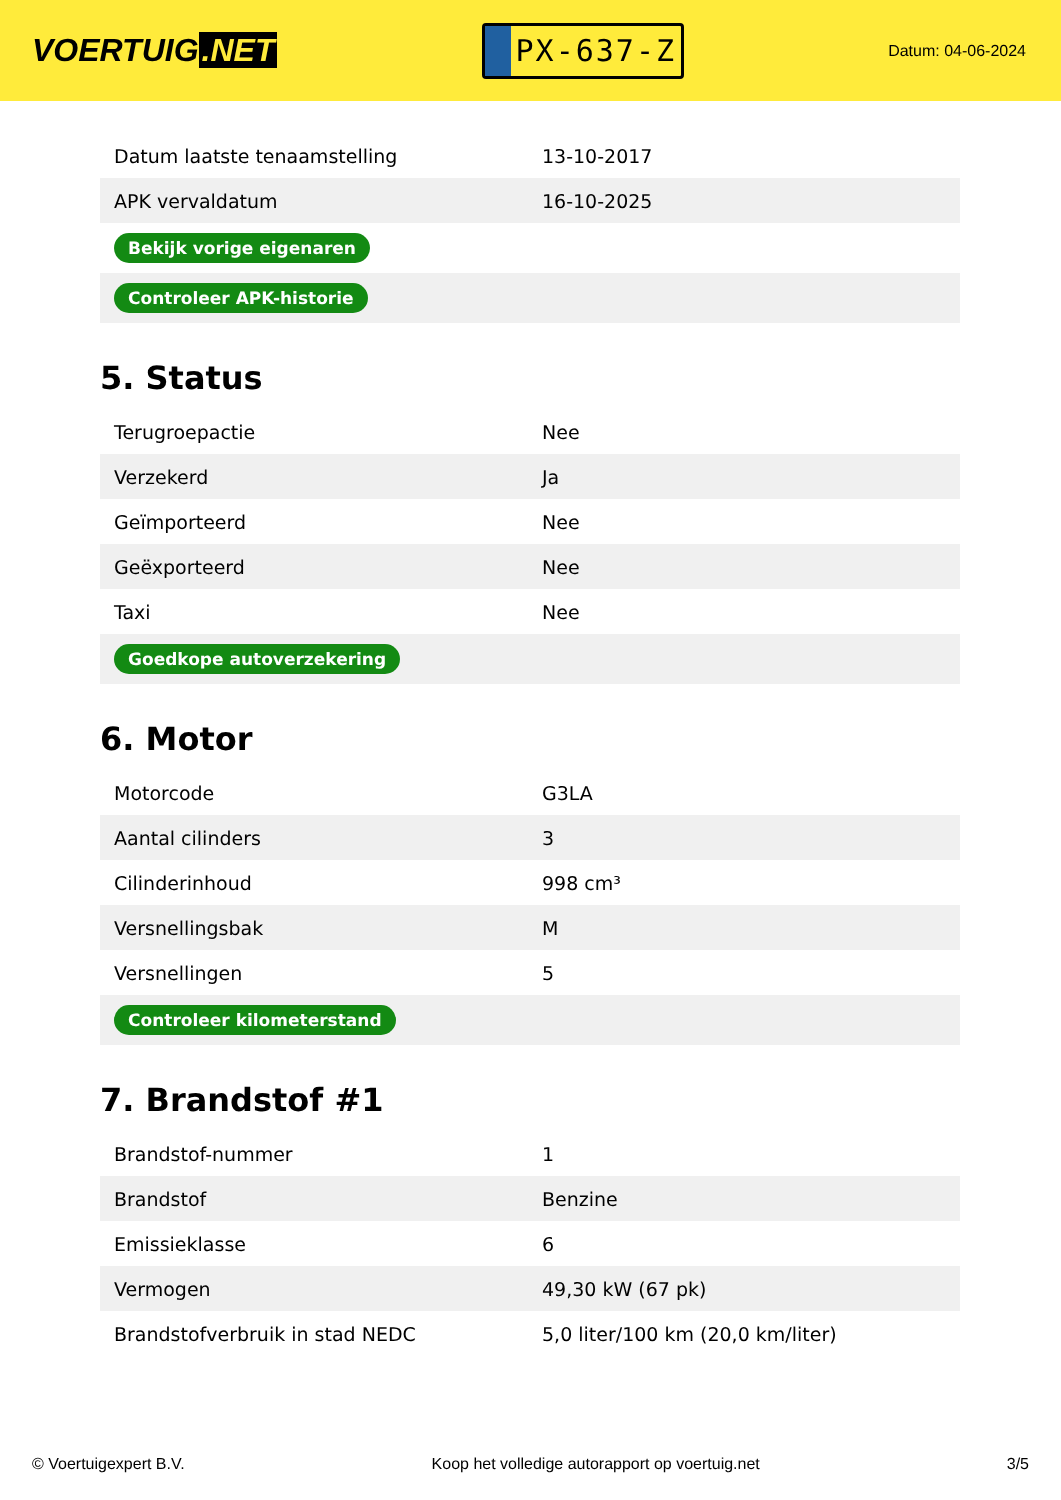VOERTUIG.NET
PX-637-Z
Datum: 04-06-2024
| Datum laatste tenaamstelling | 13-10-2017 |
| APK vervaldatum | 16-10-2025 |
| Bekijk vorige eigenaren | |
| Controleer APK-historie | |
5. Status
| Terugroepactie | Nee |
| Verzekerd | Ja |
| Geïmporteerd | Nee |
| Geëxporteerd | Nee |
| Taxi | Nee |
| Goedkope autoverzekering | |
6. Motor
| Motorcode | G3LA |
| Aantal cilinders | 3 |
| Cilinderinhoud | 998 cm³ |
| Versnellingsbak | M |
| Versnellingen | 5 |
| Controleer kilometerstand | |
7. Brandstof #1
| Brandstof-nummer | 1 |
| Brandstof | Benzine |
| Emissieklasse | 6 |
| Vermogen | 49,30 kW (67 pk) |
| Brandstofverbruik in stad NEDC | 5,0 liter/100 km (20,0 km/liter) |
© Voertuigexpert B.V. Koop het volledige autorapport op voertuig.net 3/5